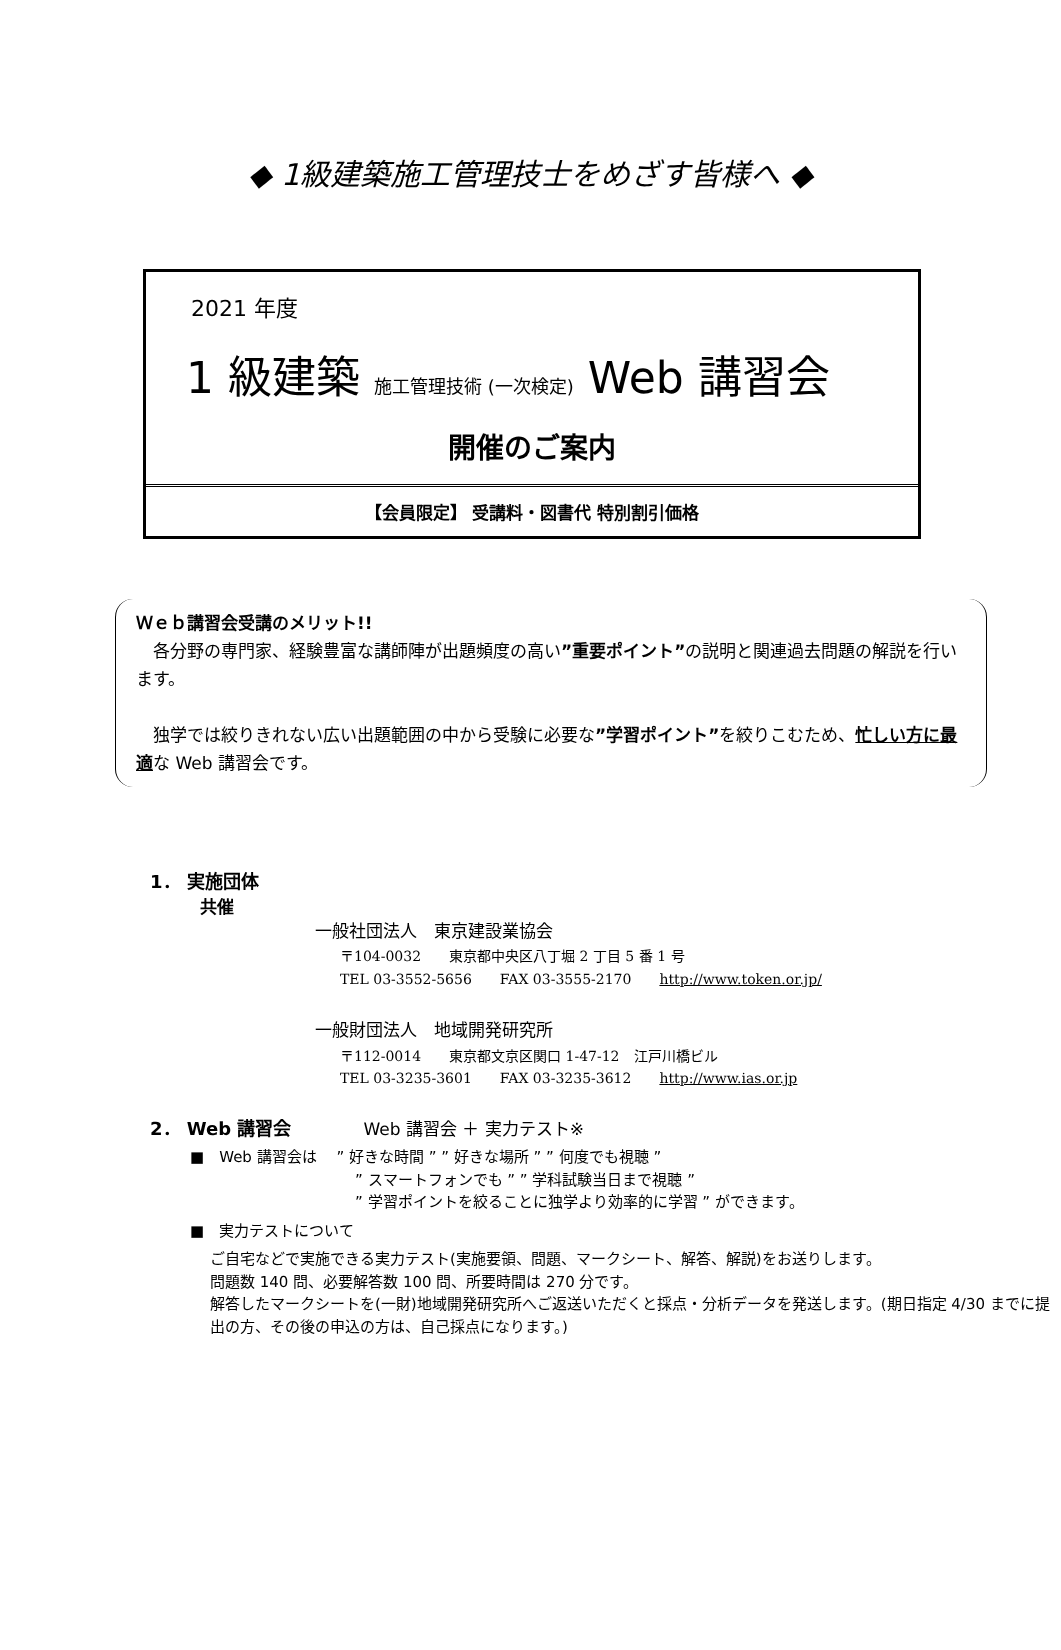◆ 1級建築施工管理技士をめざす皆様へ ◆
2021 年度
1 級建築 施工管理技術 (一次検定) Web 講習会
開催のご案内
【会員限定】 受講料・図書代 特別割引価格
Ｗｅｂ講習会受講のメリット!!
　各分野の専門家、経験豊富な講師陣が出題頻度の高い”重要ポイント”の説明と関連過去問題の解説を行います。
　独学では絞りきれない広い出題範囲の中から受験に必要な”学習ポイント”を絞りこむため、忙しい方に最適な Web 講習会です。
1． 実施団体
共催
一般社団法人　東京建設業協会
〒104-0032　　東京都中央区八丁堀 2 丁目 5 番 1 号
TEL 03-3552-5656　　FAX 03-3555-2170　　http://www.token.or.jp/
一般財団法人　地域開発研究所
〒112-0014　　東京都文京区関口 1-47-12　江戸川橋ビル
TEL 03-3235-3601　　FAX 03-3235-3612　　http://www.ias.or.jp
2． Web 講習会　　　　Web 講習会 ＋ 実力テスト※
■　Web 講習会は　 ” 好きな時間 ” ” 好きな場所 ” ” 何度でも視聴 ”
” スマートフォンでも ” ” 学科試験当日まで視聴 ”
” 学習ポイントを絞ることに独学より効率的に学習 ” ができます。
■　実力テストについて
ご自宅などで実施できる実力テスト(実施要領、問題、マークシート、解答、解説)をお送りします。
問題数 140 問、必要解答数 100 問、所要時間は 270 分です。
解答したマークシートを(一財)地域開発研究所へご返送いただくと採点・分析データを発送します。(期日指定 4/30 までに提出の方、その後の申込の方は、自己採点になります。)